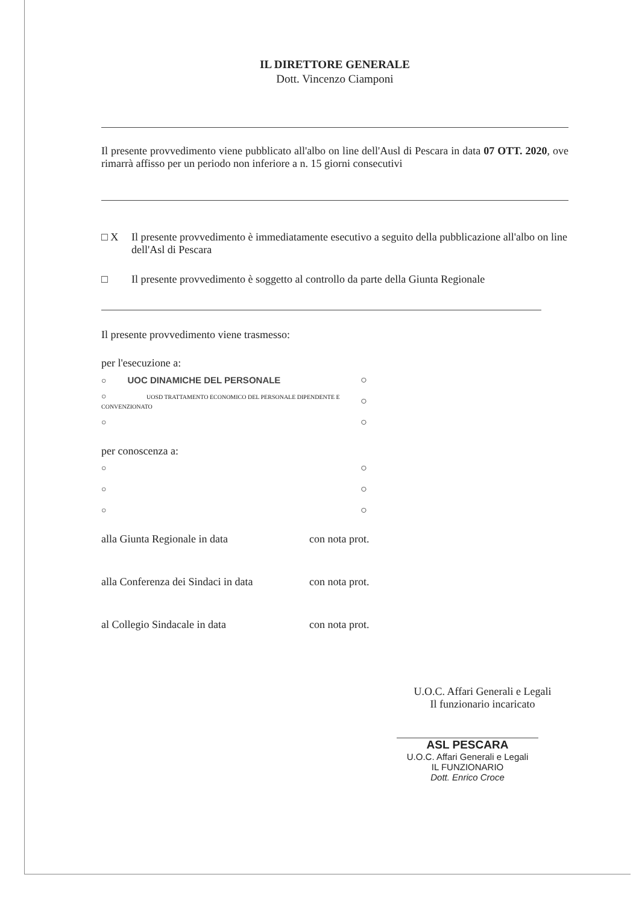IL DIRETTORE GENERALE
Dott. Vincenzo Ciamponi
Il presente provvedimento viene pubblicato all'albo on line dell'Ausl di Pescara in data 07 OTT. 2020, ove rimarrà affisso per un periodo non inferiore a n. 15 giorni consecutivi
□ X Il presente provvedimento è immediatamente esecutivo a seguito della pubblicazione all'albo on line dell'Asl di Pescara
□ Il presente provvedimento è soggetto al controllo da parte della Giunta Regionale
Il presente provvedimento viene trasmesso:
per l'esecuzione a:
○ UOC DINAMICHE DEL PERSONALE ○
○ UOSD TRATTAMENTO ECONOMICO DEL PERSONALE DIPENDENTE E CONVENZIONATO ○
○ ○
per conoscenza a:
○ ○
○ ○
○ ○
alla Giunta Regionale in data con nota prot.
alla Conferenza dei Sindaci in data con nota prot.
al Collegio Sindacale in data con nota prot.
U.O.C. Affari Generali e Legali
Il funzionario incaricato
ASL PESCARA
U.O.C. Affari Generali e Legali
IL FUNZIONARIO
Dott. Enrico Croce